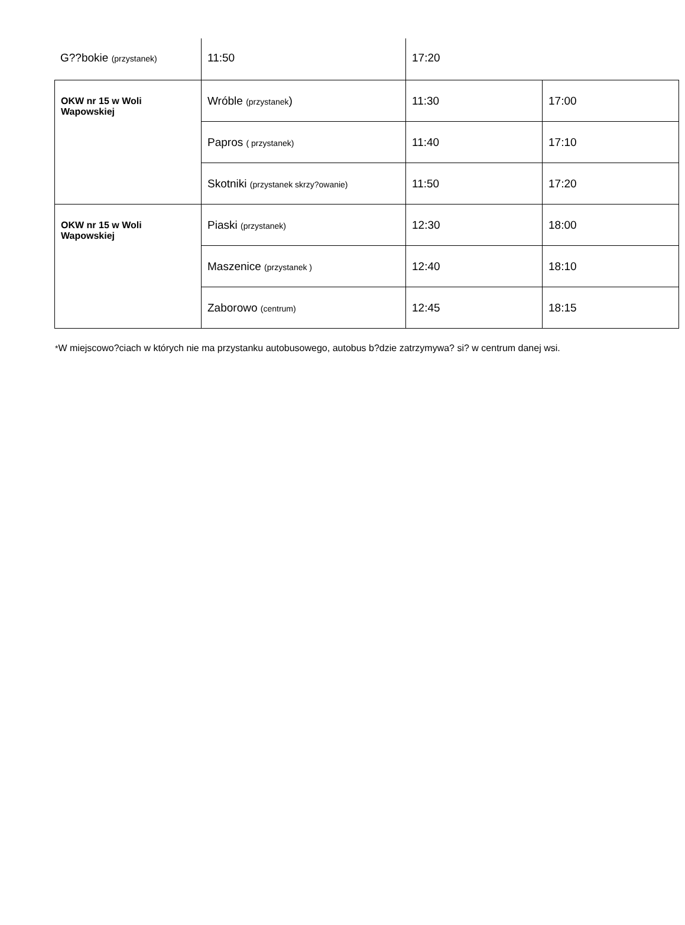G??bokie (przystanek)
11:50 17:20
| OKW nr 15 w Woli Wapowskiej | Wróble (przystanek ) | 11:30 | 17:00 |
| | Papros ( przystanek) | 11:40 | 17:10 |
| | Skotniki (przystanek skrzy?owanie) | 11:50 | 17:20 |
| OKW nr 15 w Woli Wapowskiej | Piaski (przystanek) | 12:30 | 18:00 |
| | Maszenice (przystanek ) | 12:40 | 18:10 |
| | Zaborowo (centrum) | 12:45 | 18:15 |
*W miejscowo?ciach w których nie ma przystanku autobusowego, autobus b?dzie zatrzymywa? si? w centrum danej wsi.